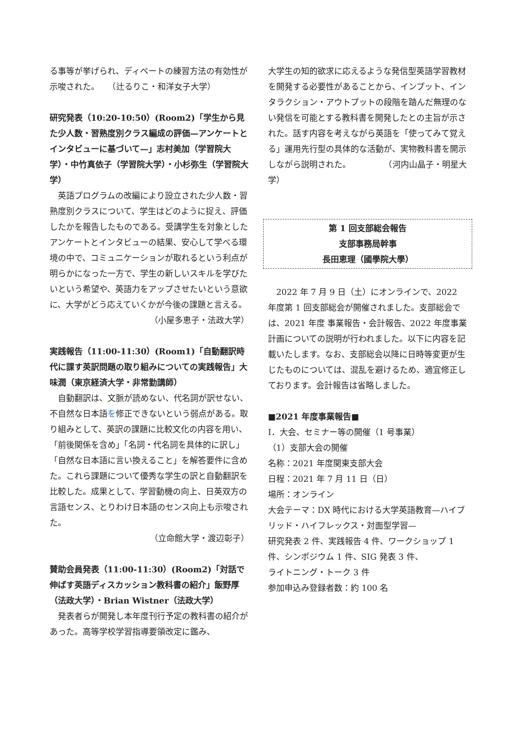る事等が挙げられ、ディベートの練習方法の有効性が示唆された。　　（辻るりこ・和洋女子大学）
研究発表（10:20-10:50）(Room2)「学生から見た少人数・習熟度別クラス編成の評価—アンケートとインタビューに基づいて—」志村美加（学習院大学）・中竹真依子（学習院大学）・小杉弥生（学習院大学）
　英語プログラムの改編により設立された少人数・習熟度別クラスについて、学生はどのように捉え、評価したかを報告したものである。受講学生を対象としたアンケートとインタビューの結果、安心して学べる環境の中で、コミュニケーションが取れるという利点が明らかになった一方で、学生の新しいスキルを学びたいという希望や、英語力をアップさせたいという意欲に、大学がどう応えていくかが今後の課題と言える。
（小屋多恵子・法政大学）
実践報告（11:00-11:30）(Room1)「自動翻訳時代に課す英訳問題の取り組みについての実践報告」大味潤（東京経済大学・非常勤講師）
　自動翻訳は、文脈が読めない、代名詞が訳せない、不自然な日本語を修正できないという弱点がある。取り組みとして、英訳の課題に比較文化の内容を用い、「前後関係を含め」「名詞・代名詞を具体的に訳し」「自然な日本語に言い換えること」を解答要件に含めた。これら課題について優秀な学生の訳と自動翻訳を比較した。成果として、学習動機の向上、日英双方の言語センス、とりわけ日本語のセンス向上も示唆された。
（立命館大学・渡辺彰子）
賛助会員発表（11:00-11:30）(Room2)「対話で伸ばす英語ディスカッション教科書の紹介」飯野厚（法政大学）・Brian Wistner（法政大学）
　発表者らが開発し本年度刊行予定の教科書の紹介があった。高等学校学習指導要領改定に鑑み、
大学生の知的欲求に応えるような発信型英語学習教材を開発する必要性があることから、インプット、インタラクション・アウトプットの段階を踏んだ無理のない発信を可能とする教科書を開発したとの主旨が示された。話す内容を考えながら英語を「使ってみて覚える」運用先行型の具体的な活動が、実物教科書を開示しながら説明された。　　　　　（河内山晶子・明星大学）
第 1 回支部総会報告
支部事務局幹事
長田恵理（國學院大學）
　2022 年 7 月 9 日（土）にオンラインで、2022 年度第 1 回支部総会が開催されました。支部総会では、2021 年度 事業報告・会計報告、2022 年度事業計画についての説明が行われました。以下に内容を記載いたします。なお、支部総会以降に日時等変更が生じたものについては、混乱を避けるため、適宜修正しております。会計報告は省略しました。
■2021 年度事業報告■
Ⅰ．大会、セミナー等の開催（1 号事業）
（1）支部大会の開催
名称：2021 年度関東支部大会
日程：2021 年 7 月 11 日（日）
場所：オンライン
大会テーマ：DX 時代における大学英語教育—ハイブリッド・ハイフレックス・対面型学習—
研究発表 2 件、実践報告 4 件、ワークショップ 1 件、シンポジウム 1 件、SIG 発表 3 件、
ライトニング・トーク 3 件
参加申込み登録者数：約 100 名